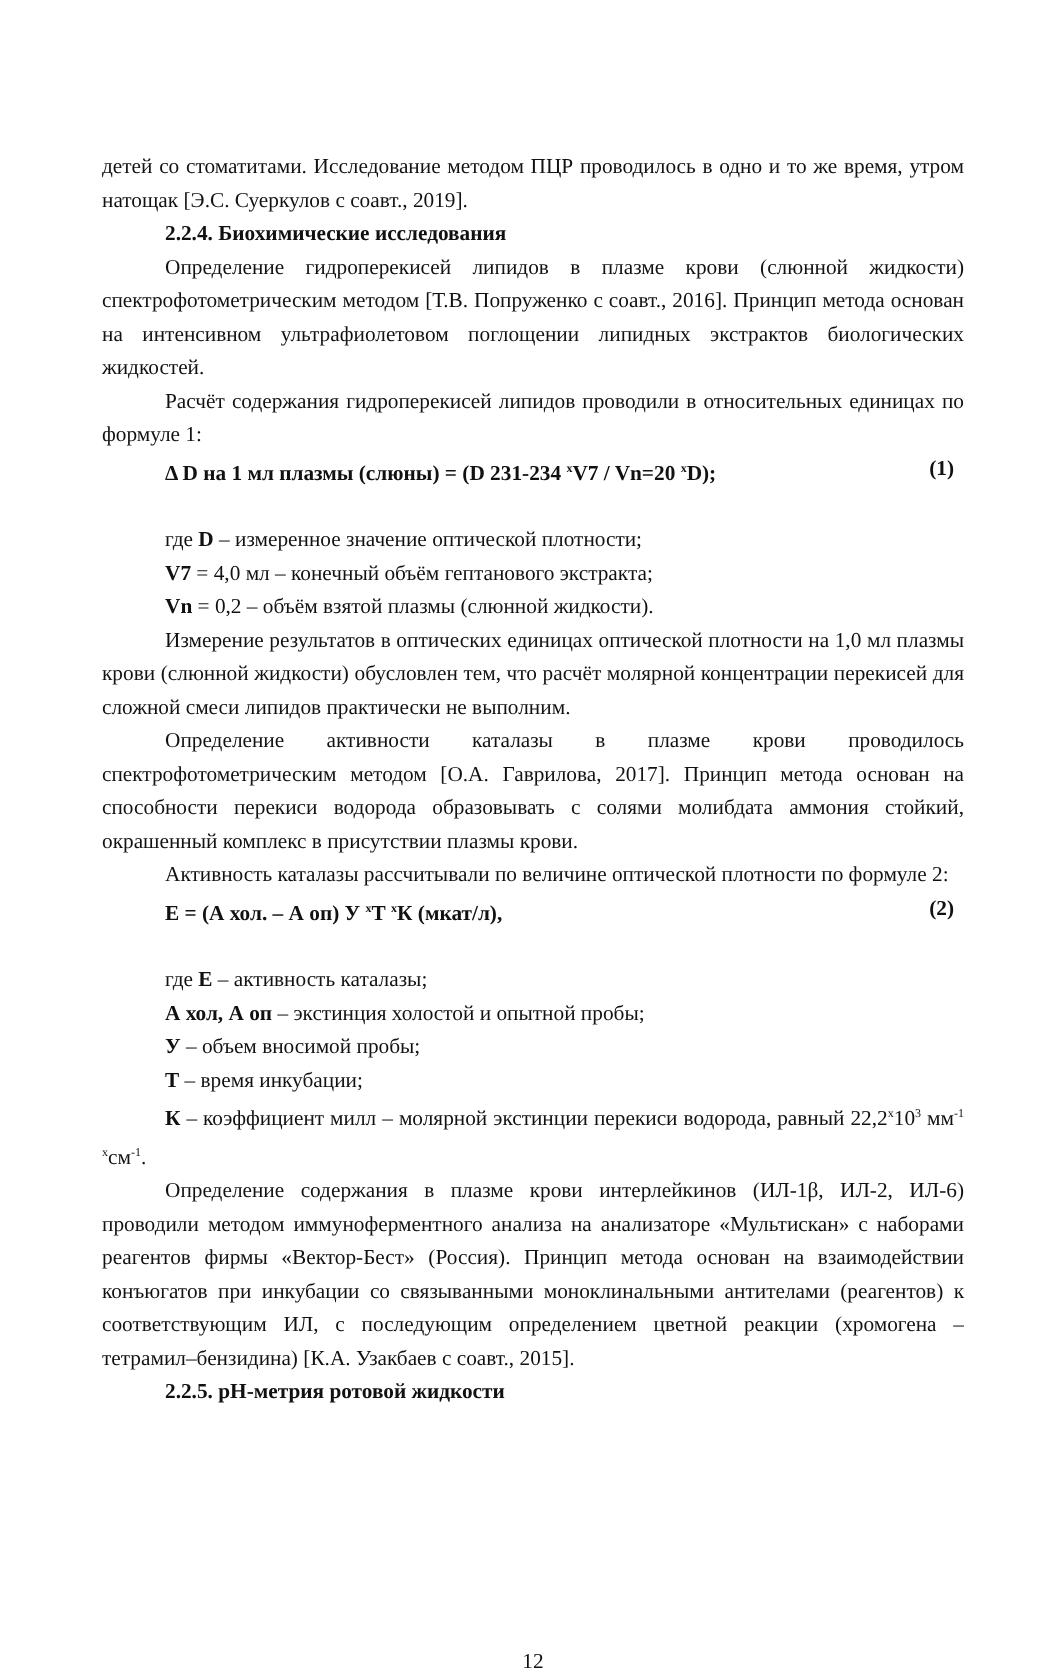детей со стоматитами. Исследование методом ПЦР проводилось в одно и то же время, утром натощак [Э.С. Суеркулов с соавт., 2019].
2.2.4. Биохимические исследования
Определение гидроперекисей липидов в плазме крови (слюнной жидкости) спектрофотометрическим методом [Т.В. Попруженко с соавт., 2016]. Принцип метода основан на интенсивном ультрафиолетовом поглощении липидных экстрактов биологических жидкостей.
Расчёт содержания гидроперекисей липидов проводили в относительных единицах по формуле 1:
Δ D на 1 мл плазмы (слюны) = (D 231-234 <sup>x</sup>V7 / Vn=20 <sup>x</sup>D); (1)
где D – измеренное значение оптической плотности;
V7 = 4,0 мл – конечный объём гептанового экстракта;
Vn = 0,2 – объём взятой плазмы (слюнной жидкости).
Измерение результатов в оптических единицах оптической плотности на 1,0 мл плазмы крови (слюнной жидкости) обусловлен тем, что расчёт молярной концентрации перекисей для сложной смеси липидов практически не выполним.
Определение активности каталазы в плазме крови проводилось спектрофотометрическим методом [О.А. Гаврилова, 2017]. Принцип метода основан на способности перекиси водорода образовывать с солями молибдата аммония стойкий, окрашенный комплекс в присутствии плазмы крови.
Активность каталазы рассчитывали по величине оптической плотности по формуле 2:
E = (А хол. – А оп) У <sup>x</sup>Т <sup>x</sup>К (мкат/л), (2)
где Е – активность каталазы;
А хол, А оп – экстинция холостой и опытной пробы;
У – объем вносимой пробы;
Т – время инкубации;
К – коэффициент милл – молярной экстинции перекиси водорода, равный 22,2<sup>x</sup>10<sup>3</sup> мм<sup>-1 x</sup>см<sup>-1</sup>.
Определение содержания в плазме крови интерлейкинов (ИЛ-1β, ИЛ-2, ИЛ-6) проводили методом иммуноферментного анализа на анализаторе «Мультискан» с наборами реагентов фирмы «Вектор-Бест» (Россия). Принцип метода основан на взаимодействии конъюгатов при инкубации со связыванными моноклинальными антителами (реагентов) к соответствующим ИЛ, с последующим определением цветной реакции (хромогена – тетрамил–бензидина) [К.А. Узакбаев с соавт., 2015].
2.2.5. pH-метрия ротовой жидкости
12